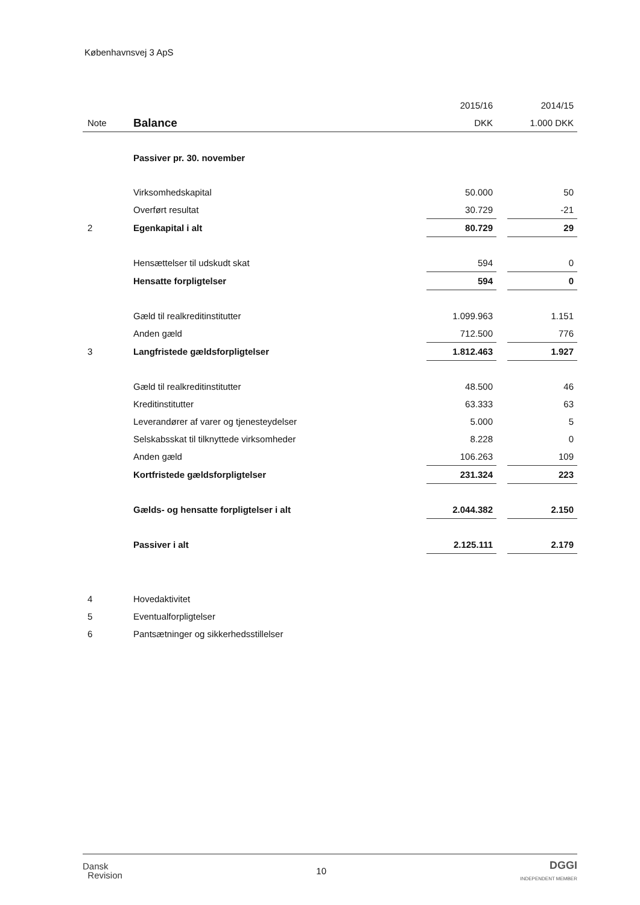Københavnsvej 3 ApS
| | | 2015/16 | | 2014/15 |
| Note | Balance | DKK | | 1.000 DKK |
| | Passiver pr. 30. november | | | |
| | Virksomhedskapital | 50.000 | | 50 |
| | Overført resultat | 30.729 | | -21 |
| 2 | Egenkapital i alt | 80.729 | | 29 |
| | Hensættelser til udskudt skat | 594 | | 0 |
| | Hensatte forpligtelser | 594 | | 0 |
| | Gæld til realkreditinstitutter | 1.099.963 | | 1.151 |
| | Anden gæld | 712.500 | | 776 |
| 3 | Langfristede gældsforpligtelser | 1.812.463 | | 1.927 |
| | Gæld til realkreditinstitutter | 48.500 | | 46 |
| | Kreditinstitutter | 63.333 | | 63 |
| | Leverandører af varer og tjenesteydelser | 5.000 | | 5 |
| | Selskabsskat til tilknyttede virksomheder | 8.228 | | 0 |
| | Anden gæld | 106.263 | | 109 |
| | Kortfristede gældsforpligtelser | 231.324 | | 223 |
| | Gælds- og hensatte forpligtelser i alt | 2.044.382 | | 2.150 |
| | Passiver i alt | 2.125.111 | | 2.179 |
| 4 | Hovedaktivitet | | | |
| 5 | Eventualforpligtelser | | | |
| 6 | Pantsætninger og sikkerhedsstillelser | | | |
Dansk
Revision
10
DGGI
INDEPENDENT MEMBER